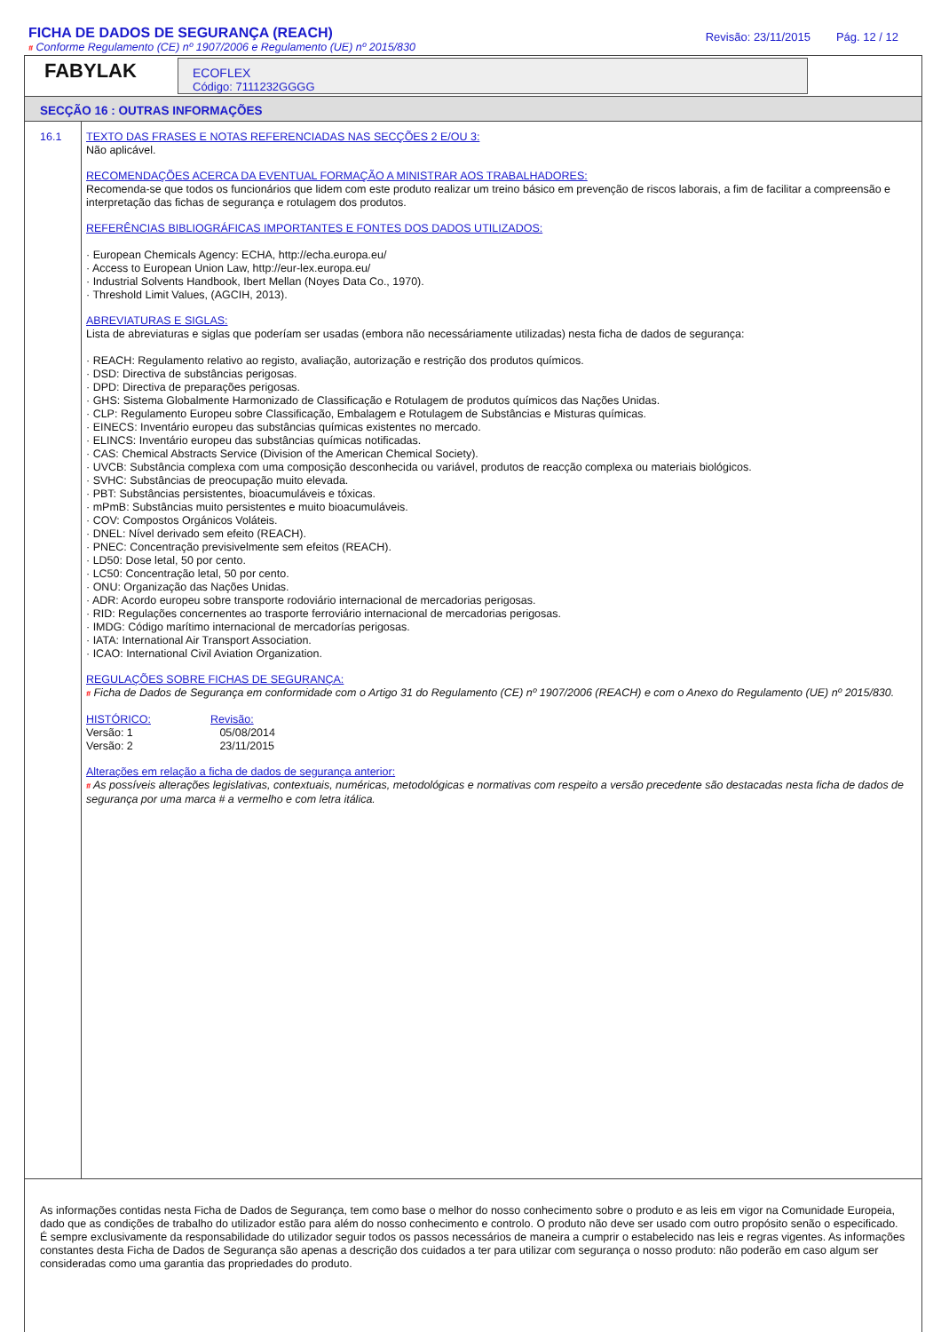FICHA DE DADOS DE SEGURANÇA (REACH)
Revisão: 23/11/2015 Pág. 12 / 12
# Conforme Regulamento (CE) nº 1907/2006 e Regulamento (UE) nº 2015/830
FABYLAK
ECOFLEX
Código: 7111232GGGG
SECÇÃO 16 : OUTRAS INFORMAÇÕES
16.1
TEXTO DAS FRASES E NOTAS REFERENCIADAS NAS SECÇÕES 2 E/OU 3:
Não aplicável.
RECOMENDAÇÕES ACERCA DA EVENTUAL FORMAÇÃO A MINISTRAR AOS TRABALHADORES:
Recomenda-se que todos os funcionários que lidem com este produto realizar um treino básico em prevenção de riscos laborais, a fim de facilitar a compreensão e interpretação das fichas de segurança e rotulagem dos produtos.
REFERÊNCIAS BIBLIOGRÁFICAS IMPORTANTES E FONTES DOS DADOS UTILIZADOS:
· European Chemicals Agency: ECHA, http://echa.europa.eu/
· Access to European Union Law, http://eur-lex.europa.eu/
· Industrial Solvents Handbook, Ibert Mellan (Noyes Data Co., 1970).
· Threshold Limit Values, (AGCIH, 2013).
ABREVIATURAS E SIGLAS:
Lista de abreviaturas e siglas que poderíam ser usadas (embora não necessáriamente utilizadas) nesta ficha de dados de segurança:
· REACH: Regulamento relativo ao registo, avaliação, autorização e restrição dos produtos químicos.
· DSD: Directiva de substâncias perigosas.
· DPD: Directiva de preparações perigosas.
· GHS: Sistema Globalmente Harmonizado de Classificação e Rotulagem de produtos químicos das Nações Unidas.
· CLP: Regulamento Europeu sobre Classificação, Embalagem e Rotulagem de Substâncias e Misturas químicas.
· EINECS: Inventário europeu das substâncias químicas existentes no mercado.
· ELINCS: Inventário europeu das substâncias químicas notificadas.
· CAS: Chemical Abstracts Service (Division of the American Chemical Society).
· UVCB: Substância complexa com uma composição desconhecida ou variável, produtos de reacção complexa ou materiais biológicos.
· SVHC: Substâncias de preocupação muito elevada.
· PBT: Substâncias persistentes, bioacumuláveis e tóxicas.
· mPmB: Substâncias muito persistentes e muito bioacumuláveis.
· COV: Compostos Orgánicos Voláteis.
· DNEL: Nível derivado sem efeito (REACH).
· PNEC: Concentração previsivelmente sem efeitos (REACH).
· LD50: Dose letal, 50 por cento.
· LC50: Concentração letal, 50 por cento.
· ONU: Organização das Nações Unidas.
· ADR: Acordo europeu sobre transporte rodoviário internacional de mercadorias perigosas.
· RID: Regulações concernentes ao trasporte ferroviário internacional de mercadorias perigosas.
· IMDG: Código marítimo internacional de mercadorías perigosas.
· IATA: International Air Transport Association.
· ICAO: International Civil Aviation Organization.
REGULAÇÕES SOBRE FICHAS DE SEGURANÇA:
# Ficha de Dados de Segurança em conformidade com o Artigo 31 do Regulamento (CE) nº 1907/2006 (REACH) e com o Anexo do Regulamento (UE) nº 2015/830.
HISTÓRICO:
Versão: 1
Versão: 2
Revisão:
05/08/2014
23/11/2015
Alterações em relação a ficha de dados de segurança anterior:
# As possíveis alterações legislativas, contextuais, numéricas, metodológicas e normativas com respeito a versão precedente são destacadas nesta ficha de dados de segurança por uma marca # a vermelho e com letra itálica.
As informações contidas nesta Ficha de Dados de Segurança, tem como base o melhor do nosso conhecimento sobre o produto e as leis em vigor na Comunidade Europeia, dado que as condições de trabalho do utilizador estão para além do nosso conhecimento e controlo. O produto não deve ser usado com outro propósito senão o especificado. É sempre exclusivamente da responsabilidade do utilizador seguir todos os passos necessários de maneira a cumprir o estabelecido nas leis e regras vigentes. As informações constantes desta Ficha de Dados de Segurança são apenas a descrição dos cuidados a ter para utilizar com segurança o nosso produto: não poderão em caso algum ser consideradas como uma garantia das propriedades do produto.